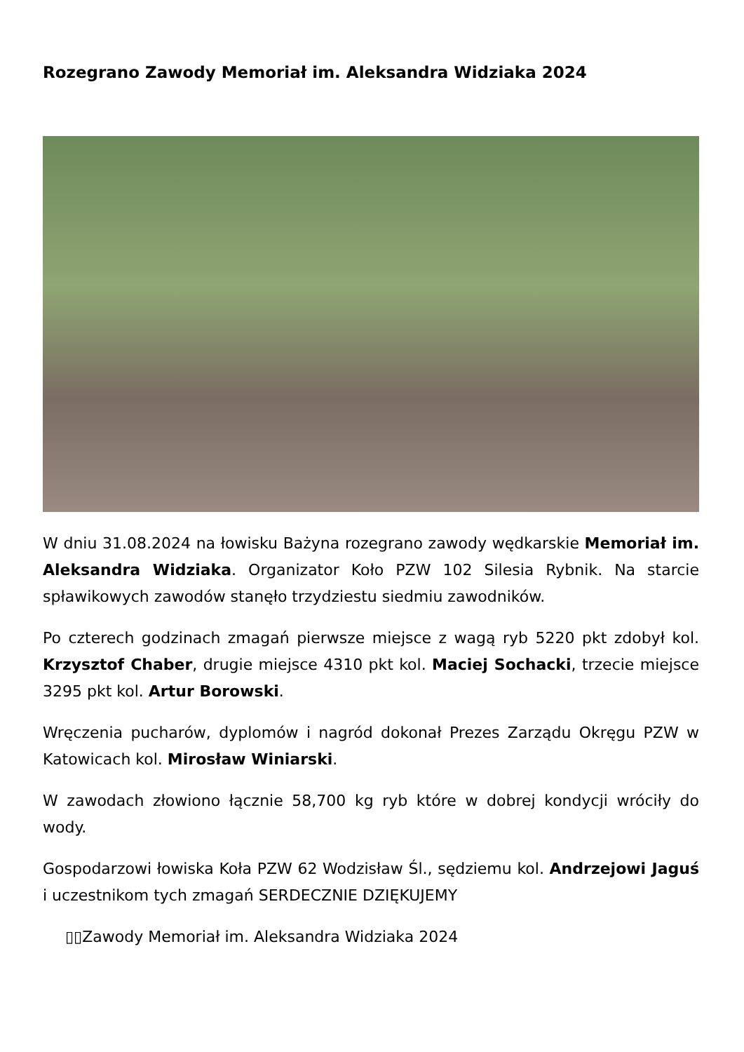Rozegrano Zawody Memoriał im. Aleksandra Widziaka 2024
W dniu 31.08.2024 na łowisku Bażyna rozegrano zawody wędkarskie Memoriał im. Aleksandra Widziaka. Organizator Koło PZW 102 Silesia Rybnik. Na starcie spławikowych zawodów stanęło trzydziestu siedmiu zawodników.
Po czterech godzinach zmagań pierwsze miejsce z wagą ryb 5220 pkt zdobył kol. Krzysztof Chaber, drugie miejsce 4310 pkt kol. Maciej Sochacki, trzecie miejsce 3295 pkt kol. Artur Borowski.
Wręczenia pucharów, dyplomów i nagród dokonał Prezes Zarządu Okręgu PZW w Katowicach kol. Mirosław Winiarski.
W zawodach złowiono łącznie 58,700 kg ryb które w dobrej kondycji wróciły do wody.
Gospodarzowi łowiska Koła PZW 62 Wodzisław Śl., sędziemu kol. Andrzejowi Jaguś i uczestnikom tych zmagań SERDECZNIE DZIĘKUJEMY
▯▯Zawody Memoriał im. Aleksandra Widziaka 2024